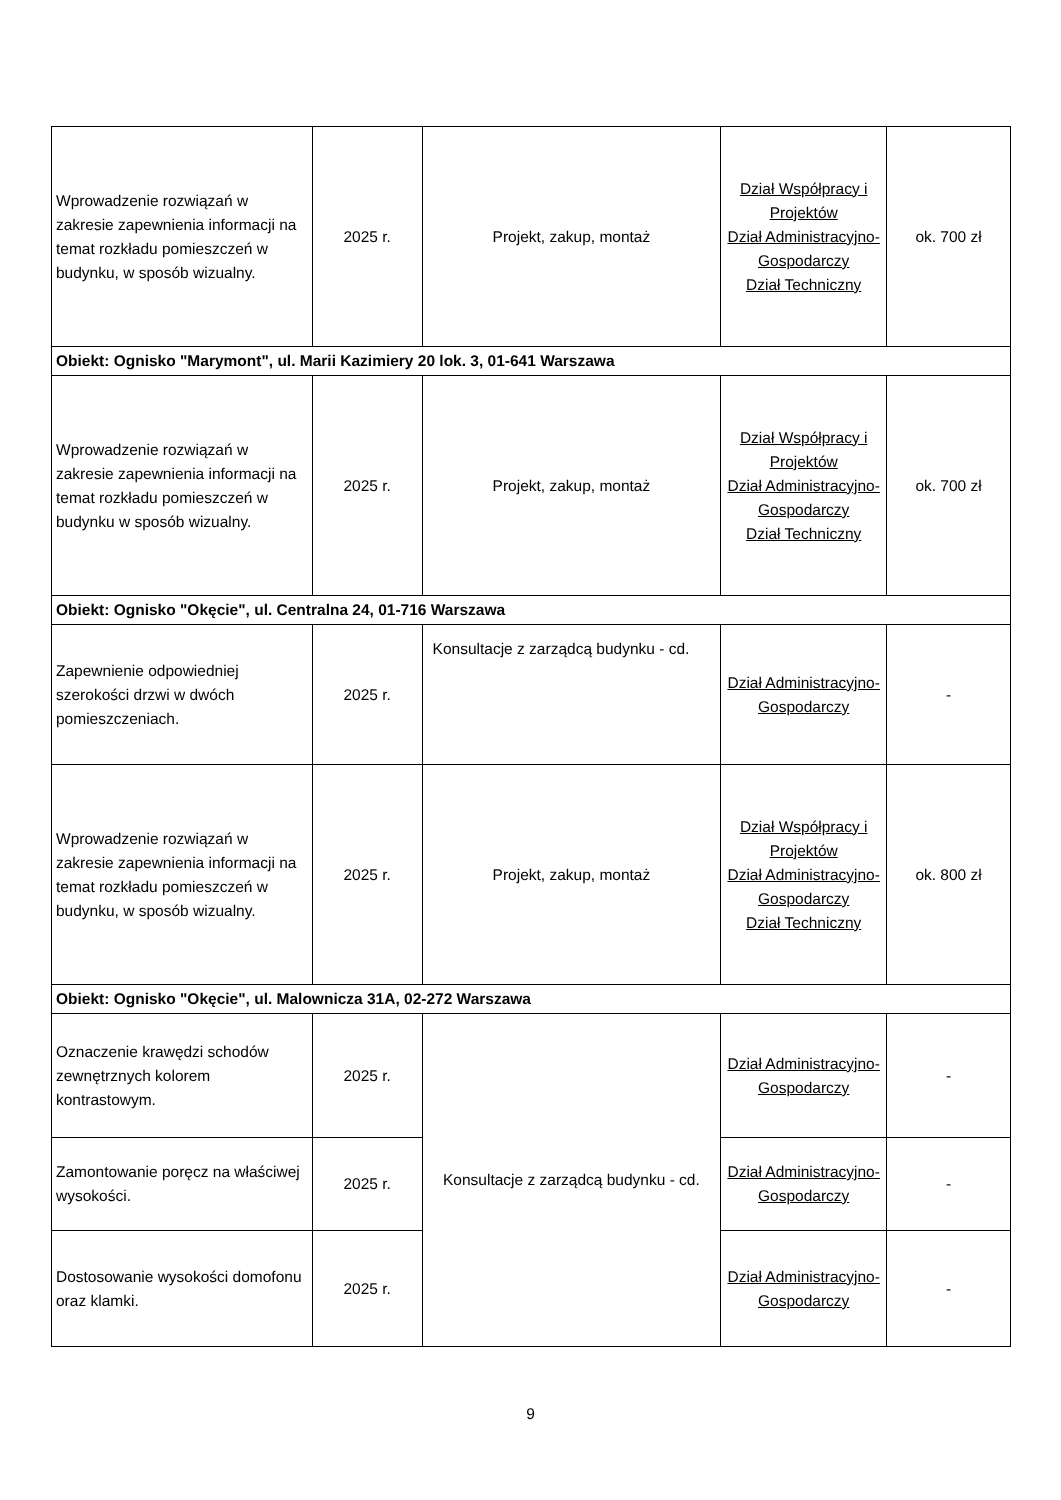| Wprowadzenie rozwiązań w zakresie zapewnienia informacji na temat rozkładu pomieszczeń w budynku, w sposób wizualny. | 2025 r. | Projekt, zakup, montaż | Dział Współpracy i Projektów Dział Administracyjno-Gospodarczy Dział Techniczny | ok. 700 zł |
| Obiekt: Ognisko "Marymont", ul. Marii Kazimiery 20 lok. 3, 01-641 Warszawa | | | | |
| Wprowadzenie rozwiązań w zakresie zapewnienia informacji na temat rozkładu pomieszczeń w budynku w sposób wizualny. | 2025 r. | Projekt, zakup, montaż | Dział Współpracy i Projektów Dział Administracyjno-Gospodarczy Dział Techniczny | ok. 700 zł |
| Obiekt: Ognisko "Okęcie", ul. Centralna 24, 01-716 Warszawa | | | | |
| Zapewnienie odpowiedniej szerokości drzwi w dwóch pomieszczeniach. | 2025 r. | Konsultacje z zarządcą budynku - cd. | Dział Administracyjno-Gospodarczy | - |
| Wprowadzenie rozwiązań w zakresie zapewnienia informacji na temat rozkładu pomieszczeń w budynku, w sposób wizualny. | 2025 r. | Projekt, zakup, montaż | Dział Współpracy i Projektów Dział Administracyjno-Gospodarczy Dział Techniczny | ok. 800 zł |
| Obiekt: Ognisko "Okęcie", ul. Malownicza 31A, 02-272 Warszawa | | | | |
| Oznaczenie krawędzi schodów zewnętrznych kolorem kontrastowym. | 2025 r. | Konsultacje z zarządcą budynku - cd. | Dział Administracyjno-Gospodarczy | - |
| Zamontowanie poręcz na właściwej wysokości. | 2025 r. | | Dział Administracyjno-Gospodarczy | - |
| Dostosowanie wysokości domofonu oraz klamki. | 2025 r. | | Dział Administracyjno-Gospodarczy | - |
9